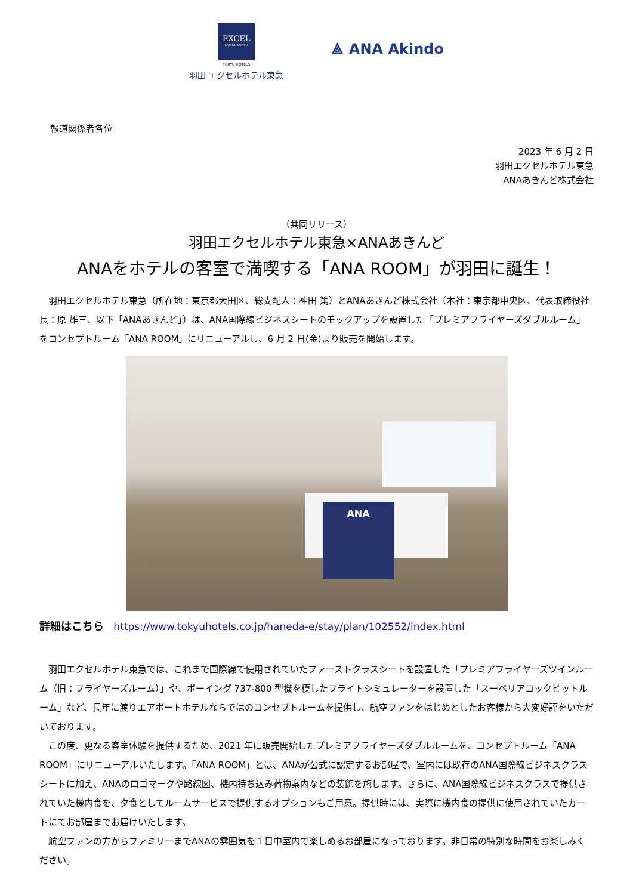EXCEL
HOTEL TOKYU
TOKYU HOTELS
羽田 エクセルホテル東急
⟁ ANA Akindo
報道関係者各位
2023 年 6 月 2 日
羽田エクセルホテル東急
ANAあきんど株式会社
（共同リリース）
羽田エクセルホテル東急×ANAあきんど
ANAをホテルの客室で満喫する「ANA ROOM」が羽田に誕生！
　羽田エクセルホテル東急（所在地：東京都大田区、総支配人：神田 篤）とANAあきんど株式会社（本社：東京都中央区、代表取締役社長：原 雄三、以下「ANAあきんど」）は、ANA国際線ビジネスシートのモックアップを設置した「プレミアフライヤーズダブルルーム」をコンセプトルーム「ANA ROOM」にリニューアルし、6 月 2 日(金)より販売を開始します。
ANA
詳細はこちら https://www.tokyuhotels.co.jp/haneda-e/stay/plan/102552/index.html
　羽田エクセルホテル東急では、これまで国際線で使用されていたファーストクラスシートを設置した「プレミアフライヤーズツインルーム（旧：フライヤーズルーム）」や、ボーイング 737-800 型機を模したフライトシミュレーターを設置した「スーペリアコックピットルーム」など、長年に渡りエアポートホテルならではのコンセプトルームを提供し、航空ファンをはじめとしたお客様から大変好評をいただいております。
　この度、更なる客室体験を提供するため、2021 年に販売開始したプレミアフライヤーズダブルルームを、コンセプトルーム「ANA ROOM」にリニューアルいたします。「ANA ROOM」とは、ANAが公式に認定するお部屋で、室内には既存のANA国際線ビジネスクラスシートに加え、ANAのロゴマークや路線図、機内持ち込み荷物案内などの装飾を施します。さらに、ANA国際線ビジネスクラスで提供されていた機内食を、夕食としてルームサービスで提供するオプションもご用意。提供時には、実際に機内食の提供に使用されていたカートにてお部屋までお届けいたします。
　航空ファンの方からファミリーまでANAの雰囲気を１日中室内で楽しめるお部屋になっております。非日常の特別な時間をお楽しみください。